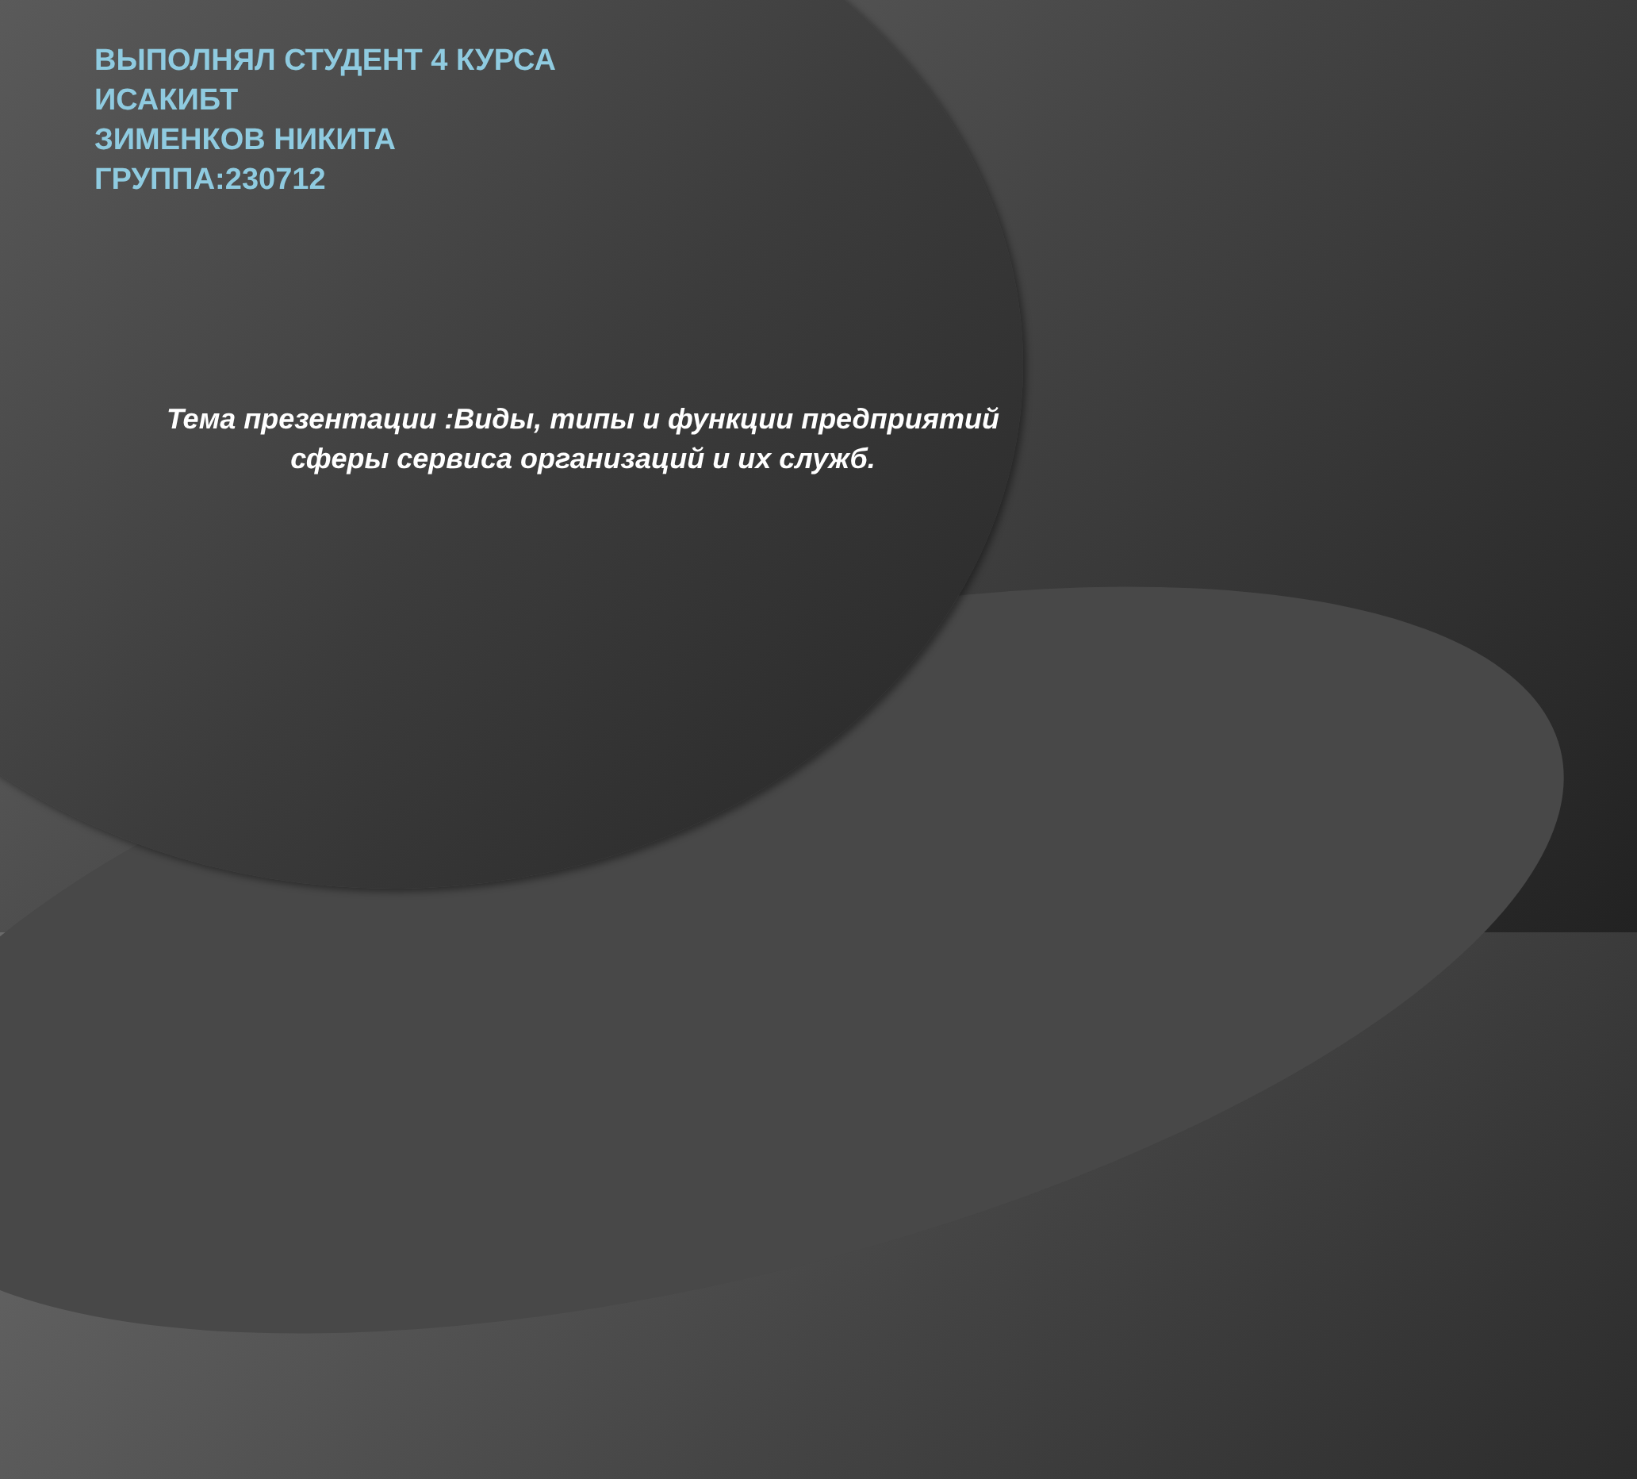ВЫПОЛНЯЛ СТУДЕНТ 4 КУРСА
ИСАКИБТ
ЗИМЕНКОВ НИКИТА
ГРУППА:230712
Тема презентации :Виды, типы и функции предприятий сферы сервиса организаций и их служб.